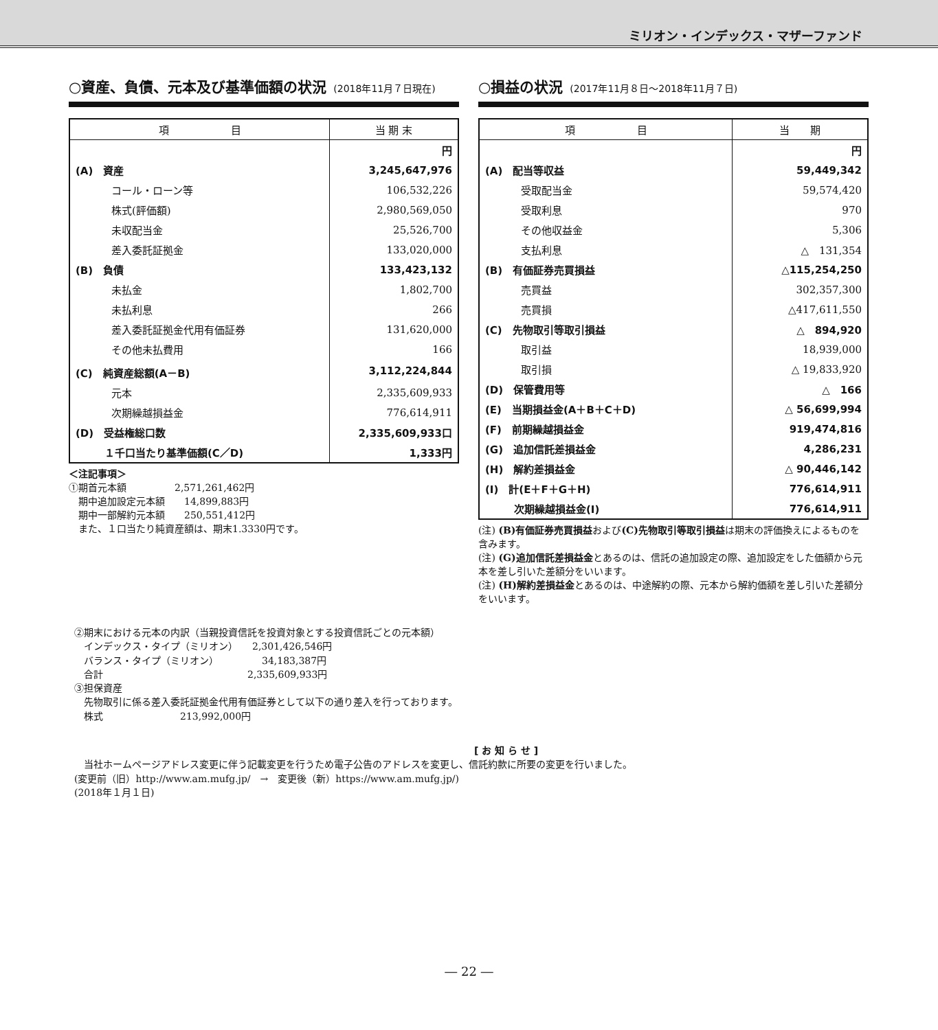ミリオン・インデックス・マザーファンド
○資産、負債、元本及び基準価額の状況 (2018年11月７日現在)
| 項 目 | 当 期 末 |
| --- | --- |
| | 円 |
| (A) 資産 | 3,245,647,976 |
| コール・ローン等 | 106,532,226 |
| 株式(評価額) | 2,980,569,050 |
| 未収配当金 | 25,526,700 |
| 差入委託証拠金 | 133,020,000 |
| (B) 負債 | 133,423,132 |
| 未払金 | 1,802,700 |
| 未払利息 | 266 |
| 差入委託証拠金代用有価証券 | 131,620,000 |
| その他未払費用 | 166 |
| (C) 純資産総額(A－B) | 3,112,224,844 |
| 元本 | 2,335,609,933 |
| 次期繰越損益金 | 776,614,911 |
| (D) 受益権総口数 | 2,335,609,933口 |
| １千口当たり基準価額(C／D) | 1,333円 |
＜注記事項＞
①期首元本額　　　　　2,571,261,462円
　期中追加設定元本額　　14,899,883円
　期中一部解約元本額　　250,551,412円
　また、１口当たり純資産額は、期末1.3330円です。
○損益の状況 (2017年11月８日～2018年11月７日)
| 項 目 | 当 期 |
| --- | --- |
| | 円 |
| (A) 配当等収益 | 59,449,342 |
| 受取配当金 | 59,574,420 |
| 受取利息 | 970 |
| その他収益金 | 5,306 |
| 支払利息 | △ 131,354 |
| (B) 有価証券売買損益 | △115,254,250 |
| 売買益 | 302,357,300 |
| 売買損 | △417,611,550 |
| (C) 先物取引等取引損益 | △ 894,920 |
| 取引益 | 18,939,000 |
| 取引損 | △ 19,833,920 |
| (D) 保管費用等 | △ 166 |
| (E) 当期損益金(A＋B＋C＋D) | △ 56,699,994 |
| (F) 前期繰越損益金 | 919,474,816 |
| (G) 追加信託差損益金 | 4,286,231 |
| (H) 解約差損益金 | △ 90,446,142 |
| (I) 計(E＋F＋G＋H) | 776,614,911 |
| 次期繰越損益金(I) | 776,614,911 |
(注) (B)有価証券売買損益および(C)先物取引等取引損益は期末の評価換えによるものを含みます。
(注) (G)追加信託差損益金とあるのは、信託の追加設定の際、追加設定をした価額から元本を差し引いた差額分をいいます。
(注) (H)解約差損益金とあるのは、中途解約の際、元本から解約価額を差し引いた差額分をいいます。
②期末における元本の内訳（当親投資信託を投資対象とする投資信託ごとの元本額）
　インデックス・タイプ（ミリオン）　　2,301,426,546円
　バランス・タイプ（ミリオン）　　　　　34,183,387円
　合計　　　　　　　　　　　　　　　2,335,609,933円
③担保資産
　先物取引に係る差入委託証拠金代用有価証券として以下の通り差入を行っております。
　株式　　　　　　　　213,992,000円
[ お 知 ら せ ]
　当社ホームページアドレス変更に伴う記載変更を行うため電子公告のアドレスを変更し、信託約款に所要の変更を行いました。
(変更前（旧）http://www.am.mufg.jp/　→　変更後（新）https://www.am.mufg.jp/)
(2018年１月１日)
― 22 ―